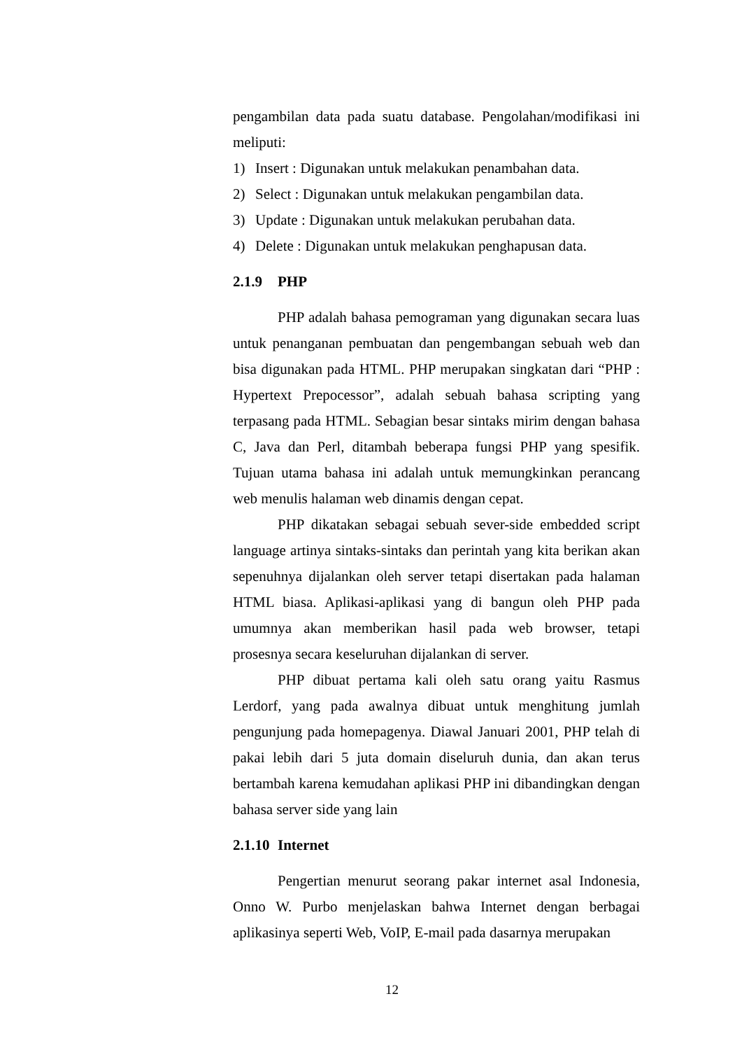pengambilan data pada suatu database. Pengolahan/modifikasi ini meliputi:
1) Insert : Digunakan untuk melakukan penambahan data.
2) Select : Digunakan untuk melakukan pengambilan data.
3) Update : Digunakan untuk melakukan perubahan data.
4) Delete : Digunakan untuk melakukan penghapusan data.
2.1.9 PHP
PHP adalah bahasa pemograman yang digunakan secara luas untuk penanganan pembuatan dan pengembangan sebuah web dan bisa digunakan pada HTML. PHP merupakan singkatan dari “PHP : Hypertext Prepocessor”, adalah sebuah bahasa scripting yang terpasang pada HTML. Sebagian besar sintaks mirim dengan bahasa C, Java dan Perl, ditambah beberapa fungsi PHP yang spesifik. Tujuan utama bahasa ini adalah untuk memungkinkan perancang web menulis halaman web dinamis dengan cepat.
PHP dikatakan sebagai sebuah sever-side embedded script language artinya sintaks-sintaks dan perintah yang kita berikan akan sepenuhnya dijalankan oleh server tetapi disertakan pada halaman HTML biasa. Aplikasi-aplikasi yang di bangun oleh PHP pada umumnya akan memberikan hasil pada web browser, tetapi prosesnya secara keseluruhan dijalankan di server.
PHP dibuat pertama kali oleh satu orang yaitu Rasmus Lerdorf, yang pada awalnya dibuat untuk menghitung jumlah pengunjung pada homepagenya. Diawal Januari 2001, PHP telah di pakai lebih dari 5 juta domain diseluruh dunia, dan akan terus bertambah karena kemudahan aplikasi PHP ini dibandingkan dengan bahasa server side yang lain
2.1.10 Internet
Pengertian menurut seorang pakar internet asal Indonesia, Onno W. Purbo menjelaskan bahwa Internet dengan berbagai aplikasinya seperti Web, VoIP, E-mail pada dasarnya merupakan
12